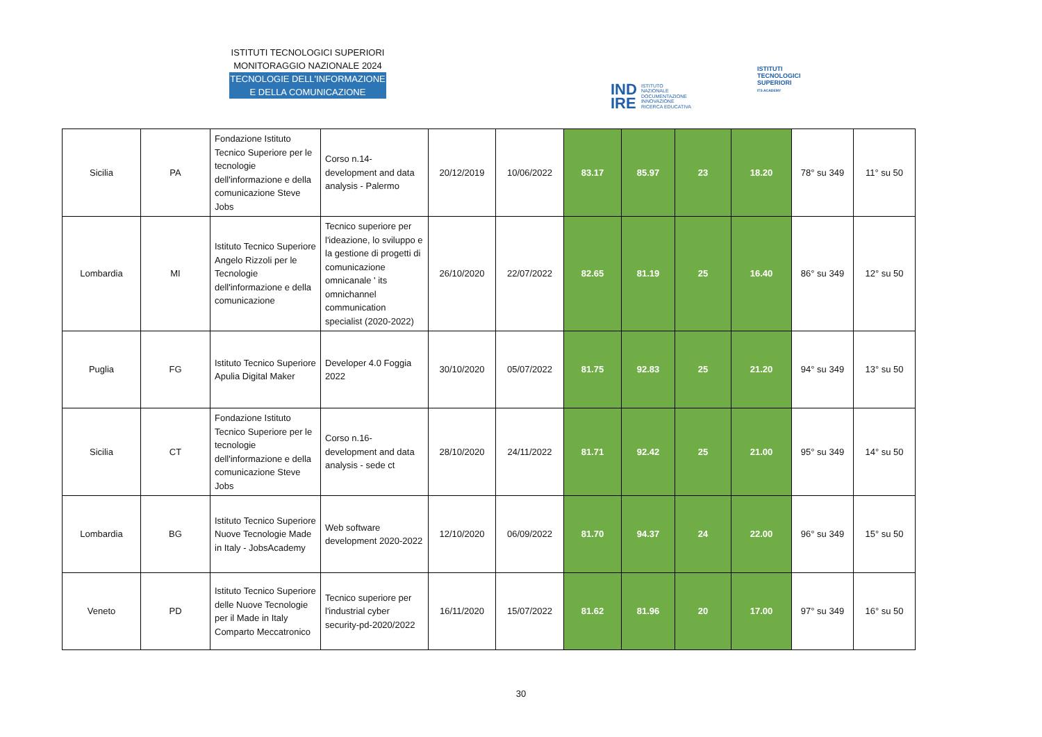ISTITUTI TECNOLOGICI SUPERIORI
MONITORAGGIO NAZIONALE 2024
TECNOLOGIE DELL'INFORMAZIONE
E DELLA COMUNICAZIONE
IND
IRE ISTITUTO
NAZIONALE
DOCUMENTAZIONE
INNOVAZIONE
RICERCA EDUCATIVA
ISTITUTI
TECNOLOGICI
SUPERIORI
ITS ACADEMY
| Sicilia | PA | Fondazione Istituto Tecnico Superiore per le tecnologie dell'informazione e della comunicazione Steve Jobs | Corso n.14- development and data analysis - Palermo | 20/12/2019 | 10/06/2022 | 83.17 | 85.97 | 23 | 18.20 | 78° su 349 | 11° su 50 |
| Lombardia | MI | Istituto Tecnico Superiore Angelo Rizzoli per le Tecnologie dell'informazione e della comunicazione | Tecnico superiore per l'ideazione, lo sviluppo e la gestione di progetti di comunicazione omnicanale ' its omnichannel communication specialist (2020-2022) | 26/10/2020 | 22/07/2022 | 82.65 | 81.19 | 25 | 16.40 | 86° su 349 | 12° su 50 |
| Puglia | FG | Istituto Tecnico Superiore Apulia Digital Maker | Developer 4.0 Foggia 2022 | 30/10/2020 | 05/07/2022 | 81.75 | 92.83 | 25 | 21.20 | 94° su 349 | 13° su 50 |
| Sicilia | CT | Fondazione Istituto Tecnico Superiore per le tecnologie dell'informazione e della comunicazione Steve Jobs | Corso n.16- development and data analysis - sede ct | 28/10/2020 | 24/11/2022 | 81.71 | 92.42 | 25 | 21.00 | 95° su 349 | 14° su 50 |
| Lombardia | BG | Istituto Tecnico Superiore Nuove Tecnologie Made in Italy - JobsAcademy | Web software development 2020-2022 | 12/10/2020 | 06/09/2022 | 81.70 | 94.37 | 24 | 22.00 | 96° su 349 | 15° su 50 |
| Veneto | PD | Istituto Tecnico Superiore delle Nuove Tecnologie per il Made in Italy Comparto Meccatronico | Tecnico superiore per l'industrial cyber security-pd-2020/2022 | 16/11/2020 | 15/07/2022 | 81.62 | 81.96 | 20 | 17.00 | 97° su 349 | 16° su 50 |
30